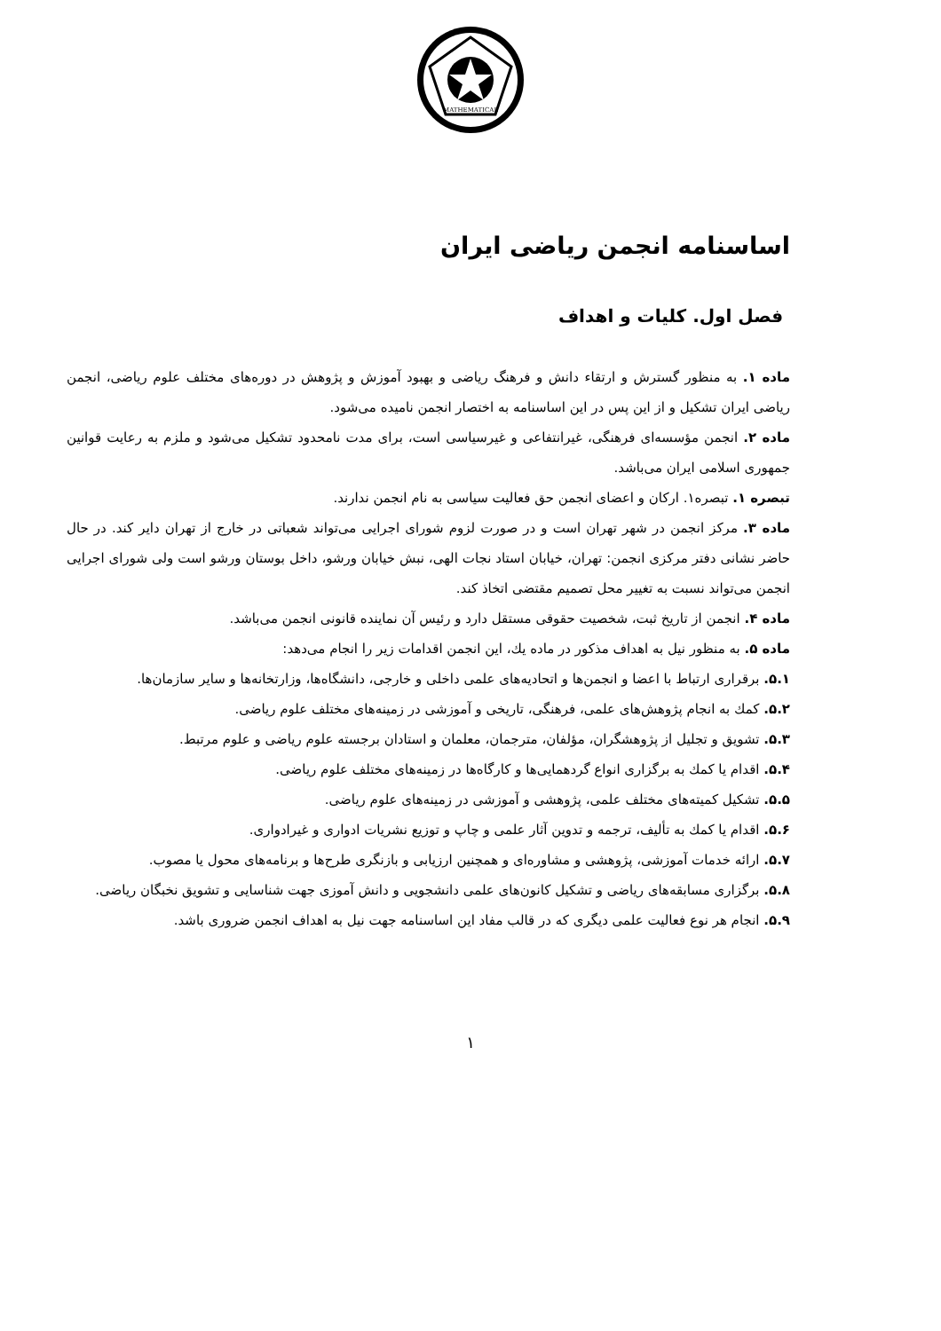MATHEMATICAL
اساسنامه انجمن ریاضی ایران
فصل اول. کلیات و اهداف
ماده ۱. به منظور گسترش و ارتقاء دانش و فرهنگ ریاضی و بهبود آموزش و پژوهش در دوره‌های مختلف علوم ریاضی، انجمن ریاضی ایران تشکیل و از این پس در این اساسنامه به اختصار انجمن نامیده می‌شود.
ماده ۲. انجمن مؤسسه‌ای فرهنگی، غیرانتفاعی و غیرسیاسی است، برای مدت نامحدود تشکیل می‌شود و ملزم به رعایت قوانین جمهوری اسلامی ایران می‌باشد.
تبصره ۱. تبصره۱. ارکان و اعضای انجمن حق فعالیت سیاسی به نام انجمن ندارند.
ماده ۳. مرکز انجمن در شهر تهران است و در صورت لزوم شورای اجرایی می‌تواند شعباتی در خارج از تهران دایر کند. در حال حاضر نشانی دفتر مرکزی انجمن: تهران، خیابان استاد نجات الهی، نبش خیابان ورشو، داخل بوستان ورشو است ولی شورای اجرایی انجمن می‌تواند نسبت به تغییر محل تصمیم مقتضی اتخاذ کند.
ماده ۴. انجمن از تاریخ ثبت، شخصیت حقوقی مستقل دارد و رئیس آن نماینده قانونی انجمن می‌باشد.
ماده ۵. به منظور نیل به اهداف مذکور در ماده یك، این انجمن اقدامات زیر را انجام می‌دهد:
۵.۱. برقراری ارتباط با اعضا و انجمن‌ها و اتحادیه‌های علمی داخلی و خارجی، دانشگاه‌ها، وزارتخانه‌ها و سایر سازمان‌ها.
۵.۲. کمك به انجام پژوهش‌های علمی، فرهنگی، تاریخی و آموزشی در زمینه‌های مختلف علوم ریاضی.
۵.۳. تشویق و تجلیل از پژوهشگران، مؤلفان، مترجمان، معلمان و استادان برجسته علوم ریاضی و علوم مرتبط.
۵.۴. اقدام یا کمك به برگزاری انواع گردهمایی‌ها و کارگاه‌ها در زمینه‌های مختلف علوم ریاضی.
۵.۵. تشکیل کمیته‌های مختلف علمی، پژوهشی و آموزشی در زمینه‌های علوم ریاضی.
۵.۶. اقدام یا کمك به تألیف، ترجمه و تدوین آثار علمی و چاپ و توزیع نشریات ادواری و غیرادواری.
۵.۷. ارائه خدمات آموزشی، پژوهشی و مشاوره‌ای و همچنین ارزیابی و بازنگری طرح‌ها و برنامه‌های محول یا مصوب.
۵.۸. برگزاری مسابقه‌های ریاضی و تشکیل کانون‌های علمی دانشجویی و دانش آموزی جهت شناسایی و تشویق نخبگان ریاضی.
۵.۹. انجام هر نوع فعالیت علمی دیگری که در قالب مفاد این اساسنامه جهت نیل به اهداف انجمن ضروری باشد.
۱